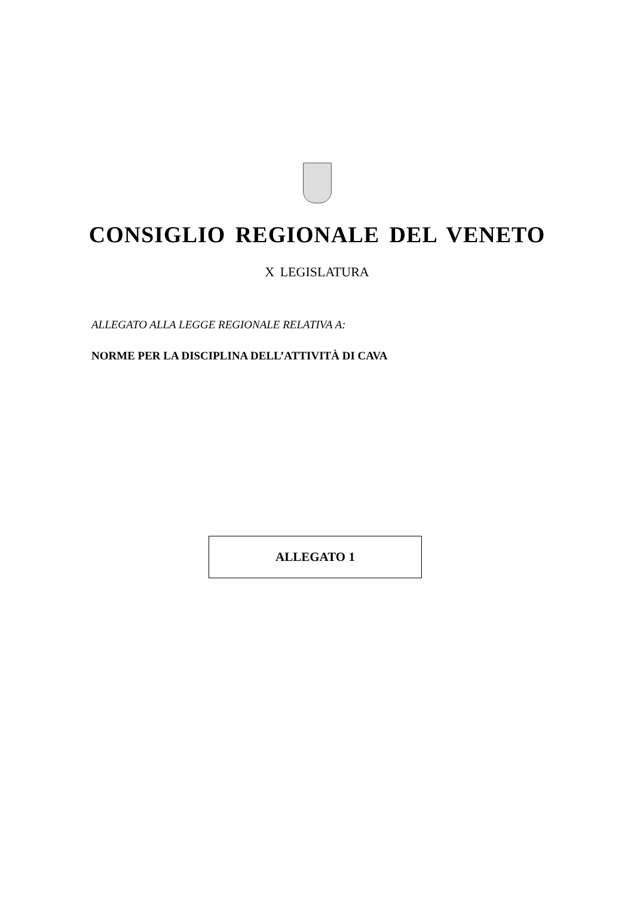CONSIGLIO REGIONALE DEL VENETO
X LEGISLATURA
ALLEGATO ALLA LEGGE REGIONALE RELATIVA A:
NORME PER LA DISCIPLINA DELL’ATTIVITÀ DI CAVA
ALLEGATO 1